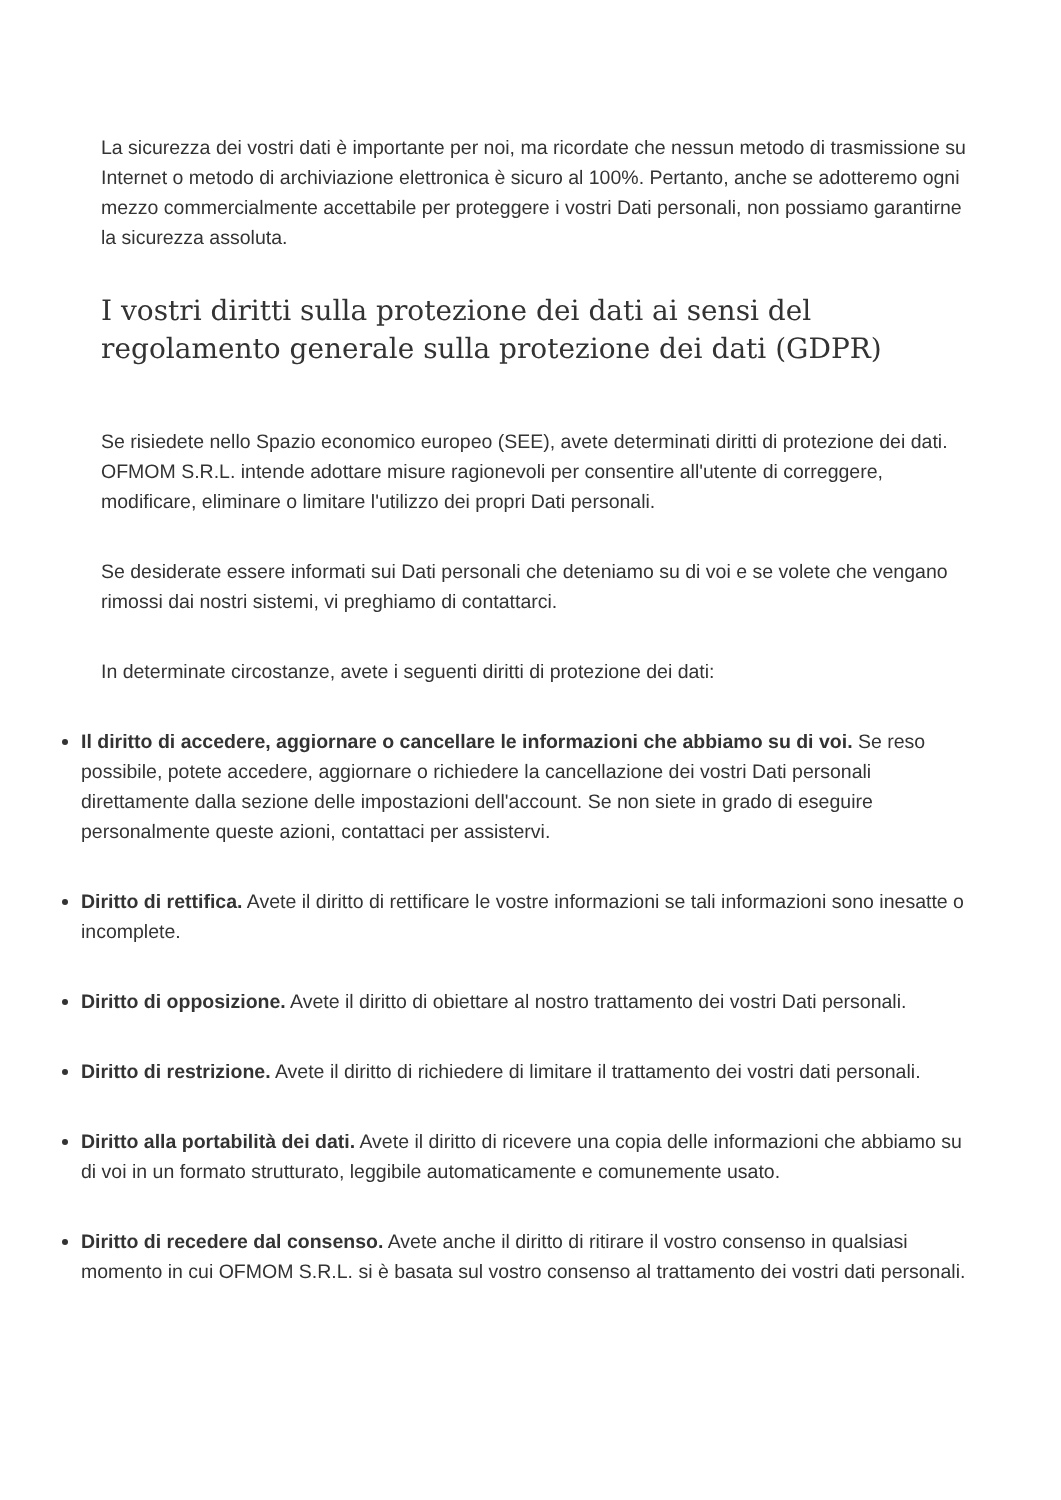La sicurezza dei vostri dati è importante per noi, ma ricordate che nessun metodo di trasmissione su Internet o metodo di archiviazione elettronica è sicuro al 100%. Pertanto, anche se adotteremo ogni mezzo commercialmente accettabile per proteggere i vostri Dati personali, non possiamo garantirne la sicurezza assoluta.
I vostri diritti sulla protezione dei dati ai sensi del regolamento generale sulla protezione dei dati (GDPR)
Se risiedete nello Spazio economico europeo (SEE), avete determinati diritti di protezione dei dati. OFMOM S.R.L. intende adottare misure ragionevoli per consentire all'utente di correggere, modificare, eliminare o limitare l'utilizzo dei propri Dati personali.
Se desiderate essere informati sui Dati personali che deteniamo su di voi e se volete che vengano rimossi dai nostri sistemi, vi preghiamo di contattarci.
In determinate circostanze, avete i seguenti diritti di protezione dei dati:
Il diritto di accedere, aggiornare o cancellare le informazioni che abbiamo su di voi. Se reso possibile, potete accedere, aggiornare o richiedere la cancellazione dei vostri Dati personali direttamente dalla sezione delle impostazioni dell'account. Se non siete in grado di eseguire personalmente queste azioni, contattaci per assistervi.
Diritto di rettifica. Avete il diritto di rettificare le vostre informazioni se tali informazioni sono inesatte o incomplete.
Diritto di opposizione. Avete il diritto di obiettare al nostro trattamento dei vostri Dati personali.
Diritto di restrizione. Avete il diritto di richiedere di limitare il trattamento dei vostri dati personali.
Diritto alla portabilità dei dati. Avete il diritto di ricevere una copia delle informazioni che abbiamo su di voi in un formato strutturato, leggibile automaticamente e comunemente usato.
Diritto di recedere dal consenso. Avete anche il diritto di ritirare il vostro consenso in qualsiasi momento in cui OFMOM S.R.L. si è basata sul vostro consenso al trattamento dei vostri dati personali.